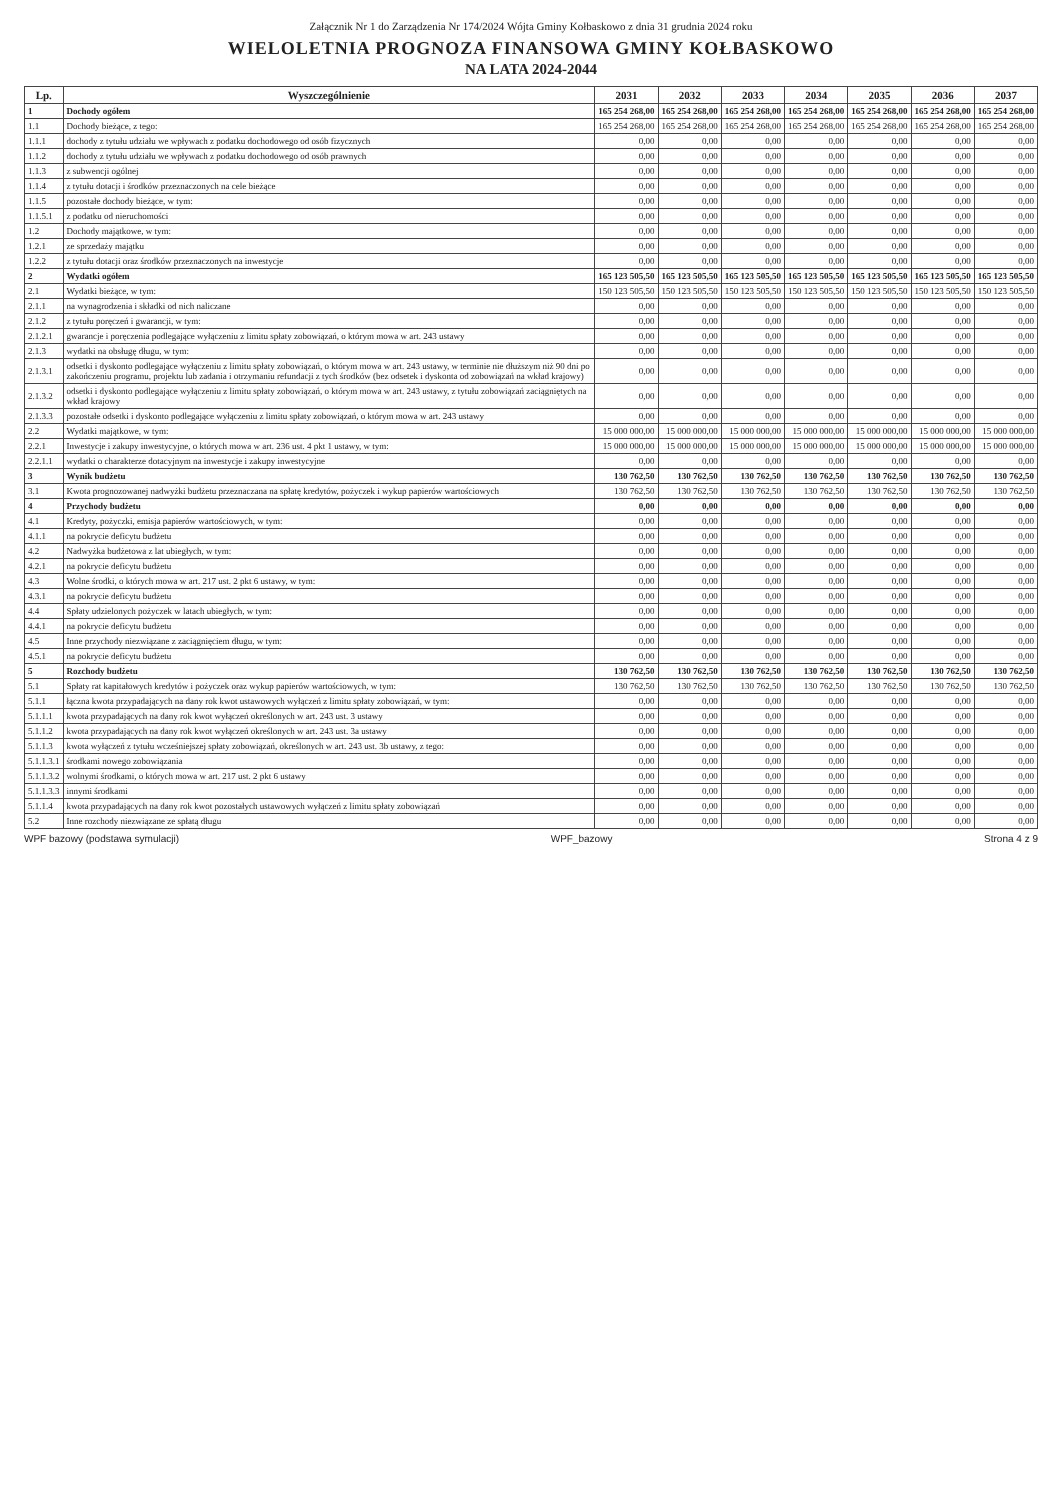Załącznik Nr 1 do Zarządzenia Nr 174/2024 Wójta Gminy Kołbaskowo z dnia 31 grudnia 2024 roku
WIELOLETNIA PROGNOZA FINANSOWA GMINY KOŁBASKOWO
NA LATA 2024-2044
| Lp. | Wyszczególnienie | 2031 | 2032 | 2033 | 2034 | 2035 | 2036 | 2037 |
| --- | --- | --- | --- | --- | --- | --- | --- | --- |
| 1 | Dochody ogółem | 165 254 268,00 | 165 254 268,00 | 165 254 268,00 | 165 254 268,00 | 165 254 268,00 | 165 254 268,00 | 165 254 268,00 |
| 1.1 | Dochody bieżące, z tego: | 165 254 268,00 | 165 254 268,00 | 165 254 268,00 | 165 254 268,00 | 165 254 268,00 | 165 254 268,00 | 165 254 268,00 |
| 1.1.1 | dochody z tytułu udziału we wpływach z podatku dochodowego od osób fizycznych | 0,00 | 0,00 | 0,00 | 0,00 | 0,00 | 0,00 | 0,00 |
| 1.1.2 | dochody z tytułu udziału we wpływach z podatku dochodowego od osób prawnych | 0,00 | 0,00 | 0,00 | 0,00 | 0,00 | 0,00 | 0,00 |
| 1.1.3 | z subwencji ogólnej | 0,00 | 0,00 | 0,00 | 0,00 | 0,00 | 0,00 | 0,00 |
| 1.1.4 | z tytułu dotacji i środków przeznaczonych na cele bieżące | 0,00 | 0,00 | 0,00 | 0,00 | 0,00 | 0,00 | 0,00 |
| 1.1.5 | pozostałe dochody bieżące, w tym: | 0,00 | 0,00 | 0,00 | 0,00 | 0,00 | 0,00 | 0,00 |
| 1.1.5.1 | z podatku od nieruchomości | 0,00 | 0,00 | 0,00 | 0,00 | 0,00 | 0,00 | 0,00 |
| 1.2 | Dochody majątkowe, w tym: | 0,00 | 0,00 | 0,00 | 0,00 | 0,00 | 0,00 | 0,00 |
| 1.2.1 | ze sprzedaży majątku | 0,00 | 0,00 | 0,00 | 0,00 | 0,00 | 0,00 | 0,00 |
| 1.2.2 | z tytułu dotacji oraz środków przeznaczonych na inwestycje | 0,00 | 0,00 | 0,00 | 0,00 | 0,00 | 0,00 | 0,00 |
| 2 | Wydatki ogółem | 165 123 505,50 | 165 123 505,50 | 165 123 505,50 | 165 123 505,50 | 165 123 505,50 | 165 123 505,50 | 165 123 505,50 |
| 2.1 | Wydatki bieżące, w tym: | 150 123 505,50 | 150 123 505,50 | 150 123 505,50 | 150 123 505,50 | 150 123 505,50 | 150 123 505,50 | 150 123 505,50 |
| 2.1.1 | na wynagrodzenia i składki od nich naliczane | 0,00 | 0,00 | 0,00 | 0,00 | 0,00 | 0,00 | 0,00 |
| 2.1.2 | z tytułu poręczeń i gwarancji, w tym: | 0,00 | 0,00 | 0,00 | 0,00 | 0,00 | 0,00 | 0,00 |
| 2.1.2.1 | gwarancje i poręczenia podlegające wyłączeniu z limitu spłaty zobowiązań, o którym mowa w art. 243 ustawy | 0,00 | 0,00 | 0,00 | 0,00 | 0,00 | 0,00 | 0,00 |
| 2.1.3 | wydatki na obsługę długu, w tym: | 0,00 | 0,00 | 0,00 | 0,00 | 0,00 | 0,00 | 0,00 |
| 2.1.3.1 | odsetki i dyskonto podlegające wyłączeniu z limitu spłaty zobowiązań, o którym mowa w art. 243 ustawy, w terminie nie dłuższym niż 90 dni po zakończeniu programu, projektu lub zadania i otrzymaniu refundacji z tych środków (bez odsetek i dyskonta od zobowiązań na wkład krajowy) | 0,00 | 0,00 | 0,00 | 0,00 | 0,00 | 0,00 | 0,00 |
| 2.1.3.2 | odsetki i dyskonto podlegające wyłączeniu z limitu spłaty zobowiązań, o którym mowa w art. 243 ustawy, z tytułu zobowiązań zaciągniętych na wkład krajowy | 0,00 | 0,00 | 0,00 | 0,00 | 0,00 | 0,00 | 0,00 |
| 2.1.3.3 | pozostałe odsetki i dyskonto podlegające wyłączeniu z limitu spłaty zobowiązań, o którym mowa w art. 243 ustawy | 0,00 | 0,00 | 0,00 | 0,00 | 0,00 | 0,00 | 0,00 |
| 2.2 | Wydatki majątkowe, w tym: | 15 000 000,00 | 15 000 000,00 | 15 000 000,00 | 15 000 000,00 | 15 000 000,00 | 15 000 000,00 | 15 000 000,00 |
| 2.2.1 | Inwestycje i zakupy inwestycyjne, o których mowa w art. 236 ust. 4 pkt 1 ustawy, w tym: | 15 000 000,00 | 15 000 000,00 | 15 000 000,00 | 15 000 000,00 | 15 000 000,00 | 15 000 000,00 | 15 000 000,00 |
| 2.2.1.1 | wydatki o charakterze dotacyjnym na inwestycje i zakupy inwestycyjne | 0,00 | 0,00 | 0,00 | 0,00 | 0,00 | 0,00 | 0,00 |
| 3 | Wynik budżetu | 130 762,50 | 130 762,50 | 130 762,50 | 130 762,50 | 130 762,50 | 130 762,50 | 130 762,50 |
| 3.1 | Kwota prognozowanej nadwyżki budżetu przeznaczana na spłatę kredytów, pożyczek i wykup papierów wartościowych | 130 762,50 | 130 762,50 | 130 762,50 | 130 762,50 | 130 762,50 | 130 762,50 | 130 762,50 |
| 4 | Przychody budżetu | 0,00 | 0,00 | 0,00 | 0,00 | 0,00 | 0,00 | 0,00 |
| 4.1 | Kredyty, pożyczki, emisja papierów wartościowych, w tym: | 0,00 | 0,00 | 0,00 | 0,00 | 0,00 | 0,00 | 0,00 |
| 4.1.1 | na pokrycie deficytu budżetu | 0,00 | 0,00 | 0,00 | 0,00 | 0,00 | 0,00 | 0,00 |
| 4.2 | Nadwyżka budżetowa z lat ubiegłych, w tym: | 0,00 | 0,00 | 0,00 | 0,00 | 0,00 | 0,00 | 0,00 |
| 4.2.1 | na pokrycie deficytu budżetu | 0,00 | 0,00 | 0,00 | 0,00 | 0,00 | 0,00 | 0,00 |
| 4.3 | Wolne środki, o których mowa w art. 217 ust. 2 pkt 6 ustawy, w tym: | 0,00 | 0,00 | 0,00 | 0,00 | 0,00 | 0,00 | 0,00 |
| 4.3.1 | na pokrycie deficytu budżetu | 0,00 | 0,00 | 0,00 | 0,00 | 0,00 | 0,00 | 0,00 |
| 4.4 | Spłaty udzielonych pożyczek w latach ubiegłych, w tym: | 0,00 | 0,00 | 0,00 | 0,00 | 0,00 | 0,00 | 0,00 |
| 4.4.1 | na pokrycie deficytu budżetu | 0,00 | 0,00 | 0,00 | 0,00 | 0,00 | 0,00 | 0,00 |
| 4.5 | Inne przychody niezwiązane z zaciągnięciem długu, w tym: | 0,00 | 0,00 | 0,00 | 0,00 | 0,00 | 0,00 | 0,00 |
| 4.5.1 | na pokrycie deficytu budżetu | 0,00 | 0,00 | 0,00 | 0,00 | 0,00 | 0,00 | 0,00 |
| 5 | Rozchody budżetu | 130 762,50 | 130 762,50 | 130 762,50 | 130 762,50 | 130 762,50 | 130 762,50 | 130 762,50 |
| 5.1 | Spłaty rat kapitałowych kredytów i pożyczek oraz wykup papierów wartościowych, w tym: | 130 762,50 | 130 762,50 | 130 762,50 | 130 762,50 | 130 762,50 | 130 762,50 | 130 762,50 |
| 5.1.1 | łączna kwota przypadających na dany rok kwot ustawowych wyłączeń z limitu spłaty zobowiązań, w tym: | 0,00 | 0,00 | 0,00 | 0,00 | 0,00 | 0,00 | 0,00 |
| 5.1.1.1 | kwota przypadających na dany rok kwot wyłączeń określonych w art. 243 ust. 3 ustawy | 0,00 | 0,00 | 0,00 | 0,00 | 0,00 | 0,00 | 0,00 |
| 5.1.1.2 | kwota przypadających na dany rok kwot wyłączeń określonych w art. 243 ust. 3a ustawy | 0,00 | 0,00 | 0,00 | 0,00 | 0,00 | 0,00 | 0,00 |
| 5.1.1.3 | kwota wyłączeń z tytułu wcześniejszej spłaty zobowiązań, określonych w art. 243 ust. 3b ustawy, z tego: | 0,00 | 0,00 | 0,00 | 0,00 | 0,00 | 0,00 | 0,00 |
| 5.1.1.3.1 | środkami nowego zobowiązania | 0,00 | 0,00 | 0,00 | 0,00 | 0,00 | 0,00 | 0,00 |
| 5.1.1.3.2 | wolnymi środkami, o których mowa w art. 217 ust. 2 pkt 6 ustawy | 0,00 | 0,00 | 0,00 | 0,00 | 0,00 | 0,00 | 0,00 |
| 5.1.1.3.3 | innymi środkami | 0,00 | 0,00 | 0,00 | 0,00 | 0,00 | 0,00 | 0,00 |
| 5.1.1.4 | kwota przypadających na dany rok kwot pozostałych ustawowych wyłączeń z limitu spłaty zobowiązań | 0,00 | 0,00 | 0,00 | 0,00 | 0,00 | 0,00 | 0,00 |
| 5.2 | Inne rozchody niezwiązane ze spłatą długu | 0,00 | 0,00 | 0,00 | 0,00 | 0,00 | 0,00 | 0,00 |
WPF bazowy (podstawa symulacji) WPF_bazowy Strona 4 z 9